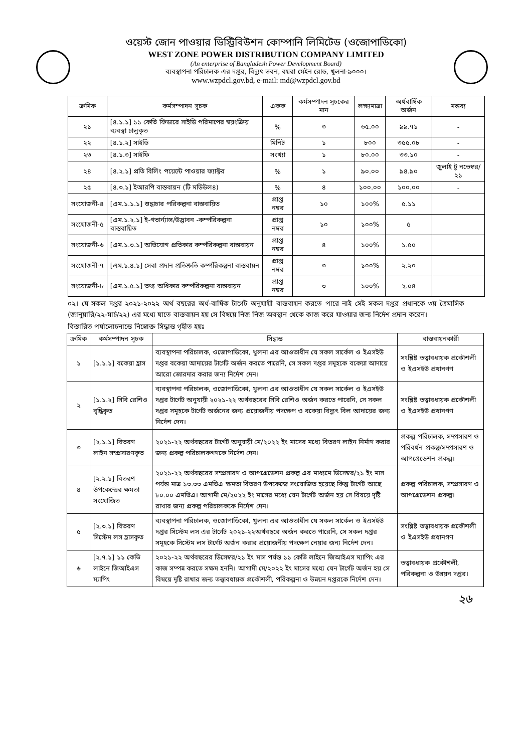ওয়েস্ট জোন পাওয়ার ডিস্ট্রিবিউশন কোম্পানি লিমিটেড (ওজোপাডিকো)
WEST ZONE POWER DISTRIBUTION COMPANY LIMITED
(An enterprise of Bangladesh Power Development Board)
ব্যবস্থাপনা পরিচালক এর দপ্তর, বিদ্যুৎ ভবন, বয়রা মেইন রোড, খুলনা-৯০০০।
www.wzpdcl.gov.bd, e-mail: md@wzpdcl.gov.bd
| ক্রমিক | কর্মসম্পাদন সূচক | একক | কর্মসম্পাদন সূচকের মান | লক্ষ্যমাত্রা | অর্ধবার্ষিক অর্জন | মন্তব্য |
| --- | --- | --- | --- | --- | --- | --- |
| ২১ | [৪.১.১] ১১ কেভি ফিডারে সাইডি পরিমাপের স্বয়ংক্রিয় ব্যবস্থা চালুকৃত | % | ৩ | ৬৫.০০ | ৯৯.৭১ | - |
| ২২ | [৪.১.২] সাইডি | মিনিট | ১ | ৮০০ | ৩৫৫.০৮ | - |
| ২৩ | [৪.১.৩] সাইফি | সংখ্যা | ১ | ৮০.০০ | ৩৩.১০ | - |
| ২৪ | [৪.২.১] প্রতি বিলিং পয়েন্টে পাওয়ার ফ্যাক্টর | % | ১ | ৯০.০০ | ৯৪.৯০ | জুলাই টু নভেম্বর/২১ |
| ২৫ | [৪.৩.১] ইআরপি বাস্তবায়ন (টি মডিউল৪) | % | ৪ | ১০০.০০ | ১০০.০০ | - |
| সংযোজনী-৪ | [এম.১.১.১] শুদ্ধাচার পরিকল্পনা বাস্তবায়িত | প্রাপ্ত নম্বর | ১০ | ১০০% | ৫.১১ | |
| সংযোজনী-৫ | [এম.১.২.১] ই-গভার্ন্যান্স/উদ্ভাবন -কর্ম্পরিকল্পনা বাস্তবায়িত | প্রাপ্ত নম্বর | ১০ | ১০০% | ৫ | |
| সংযোজনী-৬ | [এম.১.৩.১] অভিযোগ প্রতিকার কর্ম্পরিকল্পনা বাস্তবায়ন | প্রাপ্ত নম্বর | ৪ | ১০০% | ১.৫০ | |
| সংযোজনী-৭ | [এম.১.৪.১] সেবা প্রদান প্রতিশ্রুতি কর্ম্পরিকল্পনা বাস্তবায়ন | প্রাপ্ত নম্বর | ৩ | ১০০% | ২.২০ | |
| সংযোজনী-৮ | [এম.১.৫.১] তথ্য অধিকার কর্ম্পরিকল্পনা বাস্তবায়ন | প্রাপ্ত নম্বর | ৩ | ১০০% | ২.০৪ | |
০২। যে সকল দপ্তর ২০২১-২০২২ অর্থ বছরের অর্ধ-বার্ষিক টার্গেট অনুযায়ী বাস্তবায়ন করতে পারে নাই সেই সকল দপ্তর প্রধানকে ৩য় ত্রৈমাসিক (জানুয়ারি/২২-মার্চ/২২) এর মধ্যে যাতে বাস্তবায়ন হয় সে বিষয়ে নিজ নিজ অবস্থান থেকে কাজ করে যাওয়ার জন্য নির্দেশ প্রদান করেন।
বিস্তারিত পর্যালোচনান্তে নিম্নোক্ত সিদ্ধান্ত গৃহীত হয়ঃ
| ক্রমিক | কর্মসম্পাদন সূচক | সিদ্ধান্ত | বাস্তবায়নকারী |
| --- | --- | --- | --- |
| ১ | [১.১.১] বকেয়া হ্রাস | ব্যবস্থাপনা পরিচালক, ওজোপাডিকো, খুলনা এর আওতাধীন যে সকল সার্কেল ও ইএসইউ দপ্তর বকেয়া আদায়ের টার্গেট অর্জন করতে পারেনি, সে সকল দপ্তর সমূহকে বকেয়া আদায়ে আরো জোরদার করার জন্য নির্দেশ দেন। | সংশ্লিষ্ট তত্ত্বাবধায়ক প্রকৌশলী ও ইএসইউ প্রধানগণ |
| ২ | [১.১.২] সিবি রেশিও বৃদ্ধিকৃত | ব্যবস্থাপনা পরিচালক, ওজোপাডিকো, খুলনা এর আওতাধীন যে সকল সার্কেল ও ইএসইউ দপ্তর টার্গেট অনুযায়ী ২০২১-২২ অর্থবছরের সিবি রেশিও অর্জন করতে পারেনি, সে সকল দপ্তর সমূহকে টার্গেট অর্জনের জন্য প্রয়োজনীয় পদক্ষেপ ও বকেয়া বিদ্যুৎ বিল আদায়ের জন্য নির্দেশ দেন। | সংশ্লিষ্ট তত্ত্বাবধায়ক প্রকৌশলী ও ইএসইউ প্রধানগণ |
| ৩ | [২.১.১] বিতরণ লাইন সম্প্রসারণকৃত | ২০২১-২২ অর্থবছরের টার্গেট অনুযায়ী মে/২০২২ ইং মাসের মধ্যে বিতরণ লাইন নির্মাণ করার জন্য প্রকল্প পরিচালকগণকে নির্দেশ দেন। | প্রকল্প পরিচালক, সম্প্রসারণ ও পরিবর্ধন প্রকল্প/সম্প্রসারণ ও আপগ্রেডেশন প্রকল্প। |
| ৪ | [২.২.১] বিতরণ উপকেন্দ্রের ক্ষমতা সংযোজিত | ২০২১-২২ অর্থবছরের সম্প্রসারণ ও আপগ্রেডেশন প্রকল্প এর মাধ্যমে ডিসেম্বর/২১ ইং মাস পর্যন্ত মাত্র ১৩.৩৩ এমভিএ ক্ষমতা বিতরণ উপকেন্দ্রে সংযোজিত হয়েছে কিন্তু টার্গেট আছে ৮০.০০ এমভিএ। আগামী মে/২০২২ ইং মাসের মধ্যে যেন টার্গেট অর্জন হয় সে বিষয়ে দৃষ্টি রাখার জন্য প্রকল্প পরিচালককে নির্দেশ দেন। | প্রকল্প পরিচালক, সম্প্রসারণ ও আপগ্রেডেশন প্রকল্প। |
| ৫ | [২.৩.১] বিতরণ সিস্টেম লস হ্রাসকৃত | ব্যবস্থাপনা পরিচালক, ওজোপাডিকো, খুলনা এর আওতাধীন যে সকল সার্কেল ও ইএসইউ দপ্তর সিস্টেম লস এর টার্গেট ২০২১-২২অর্থবছরে অর্জন করতে পারেনি, সে সকল দপ্তর সমূহকে সিস্টেম লস টার্গেট অর্জন করার প্রয়োজনীয় পদক্ষেপ নেয়ার জন্য নির্দেশ দেন। | সংশ্লিষ্ট তত্ত্বাবধায়ক প্রকৌশলী ও ইএসইউ প্রধানগণ |
| ৬ | [২.৭.১] ১১ কেভি লাইনে জিআইএস ম্যাপিং | ২০২১-২২ অর্থবছরের ডিসেম্বর/২১ ইং মাস পর্যন্ত ১১ কেভি লাইনে জিআইএস ম্যাপিং এর কাজ সম্পন্ন করতে সক্ষম হননি। আগামী মে/২০২২ ইং মাসের মধ্যে যেন টার্গেট অর্জন হয় সে বিষয়ে দৃষ্টি রাখার জন্য তত্ত্বাবধায়ক প্রকৌশলী, পরিকল্পনা ও উন্নয়ন দপ্তরকে নির্দেশ দেন। | তত্ত্বাবধায়ক প্রকৌশলী, পরিকল্পনা ও উন্নয়ন দপ্তর। |
২৬